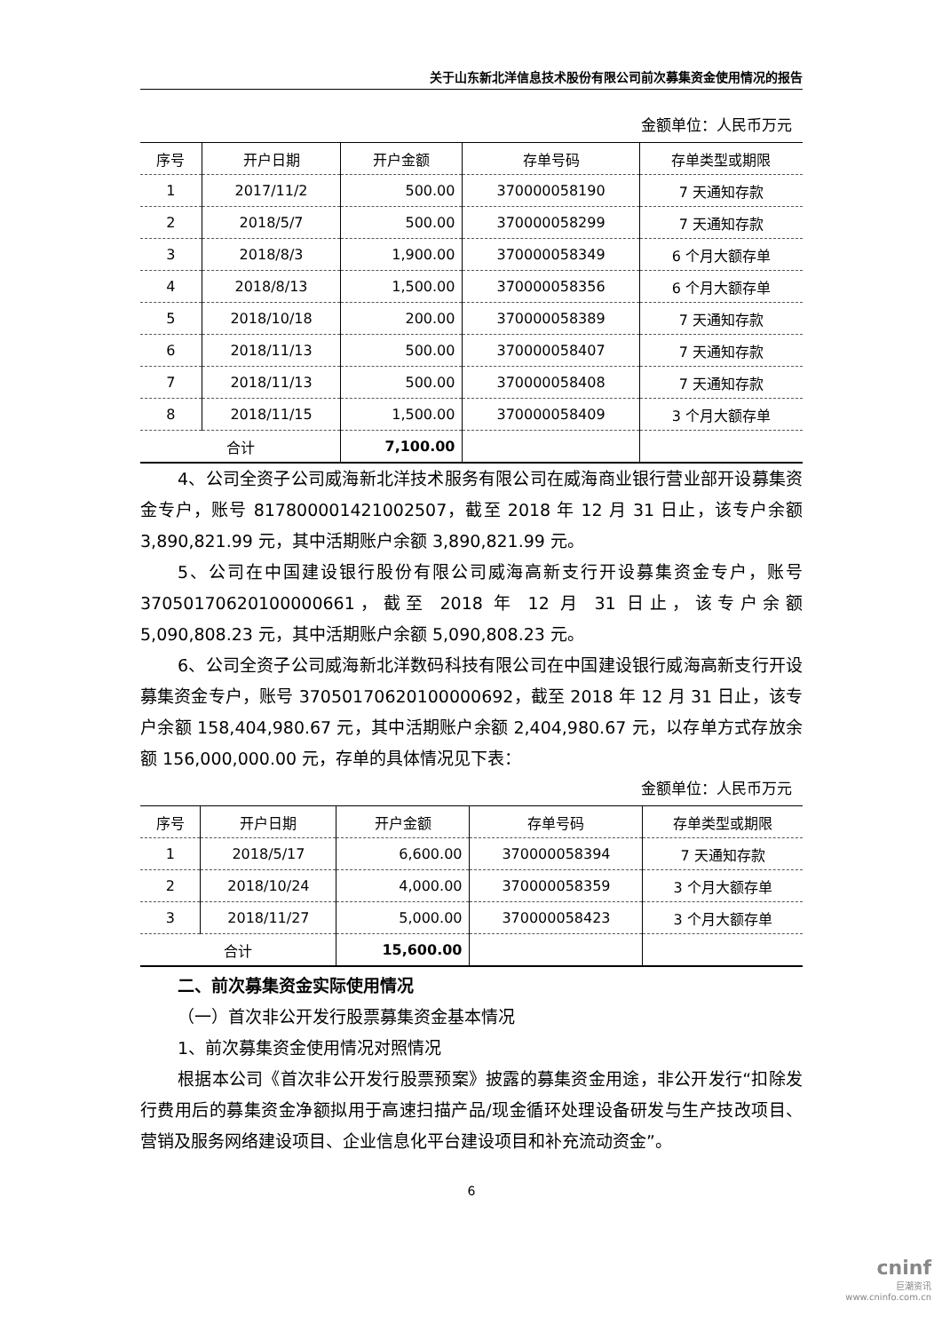关于山东新北洋信息技术股份有限公司前次募集资金使用情况的报告
金额单位：人民币万元
| 序号 | 开户日期 | 开户金额 | 存单号码 | 存单类型或期限 |
| --- | --- | --- | --- | --- |
| 1 | 2017/11/2 | 500.00 | 370000058190 | 7 天通知存款 |
| 2 | 2018/5/7 | 500.00 | 370000058299 | 7 天通知存款 |
| 3 | 2018/8/3 | 1,900.00 | 370000058349 | 6 个月大额存单 |
| 4 | 2018/8/13 | 1,500.00 | 370000058356 | 6 个月大额存单 |
| 5 | 2018/10/18 | 200.00 | 370000058389 | 7 天通知存款 |
| 6 | 2018/11/13 | 500.00 | 370000058407 | 7 天通知存款 |
| 7 | 2018/11/13 | 500.00 | 370000058408 | 7 天通知存款 |
| 8 | 2018/11/15 | 1,500.00 | 370000058409 | 3 个月大额存单 |
| 合计 | | 7,100.00 | | |
4、公司全资子公司威海新北洋技术服务有限公司在威海商业银行营业部开设募集资金专户，账号 817800001421002507，截至 2018 年 12 月 31 日止，该专户余额 3,890,821.99 元，其中活期账户余额 3,890,821.99 元。
5、公司在中国建设银行股份有限公司威海高新支行开设募集资金专户，账号 37050170620100000661，截至 2018 年 12 月 31 日止，该专户余额 5,090,808.23 元，其中活期账户余额 5,090,808.23 元。
6、公司全资子公司威海新北洋数码科技有限公司在中国建设银行威海高新支行开设募集资金专户，账号 37050170620100000692，截至 2018 年 12 月 31 日止，该专户余额 158,404,980.67 元，其中活期账户余额 2,404,980.67 元，以存单方式存放余额 156,000,000.00 元，存单的具体情况见下表：
金额单位：人民币万元
| 序号 | 开户日期 | 开户金额 | 存单号码 | 存单类型或期限 |
| --- | --- | --- | --- | --- |
| 1 | 2018/5/17 | 6,600.00 | 370000058394 | 7 天通知存款 |
| 2 | 2018/10/24 | 4,000.00 | 370000058359 | 3 个月大额存单 |
| 3 | 2018/11/27 | 5,000.00 | 370000058423 | 3 个月大额存单 |
| 合计 | | 15,600.00 | | |
二、前次募集资金实际使用情况
（一）首次非公开发行股票募集资金基本情况
1、前次募集资金使用情况对照情况
根据本公司《首次非公开发行股票预案》披露的募集资金用途，非公开发行“扣除发行费用后的募集资金净额拟用于高速扫描产品/现金循环处理设备研发与生产技改项目、营销及服务网络建设项目、企业信息化平台建设项目和补充流动资金”。
6
cninf
巨潮资讯
www.cninfo.com.cn